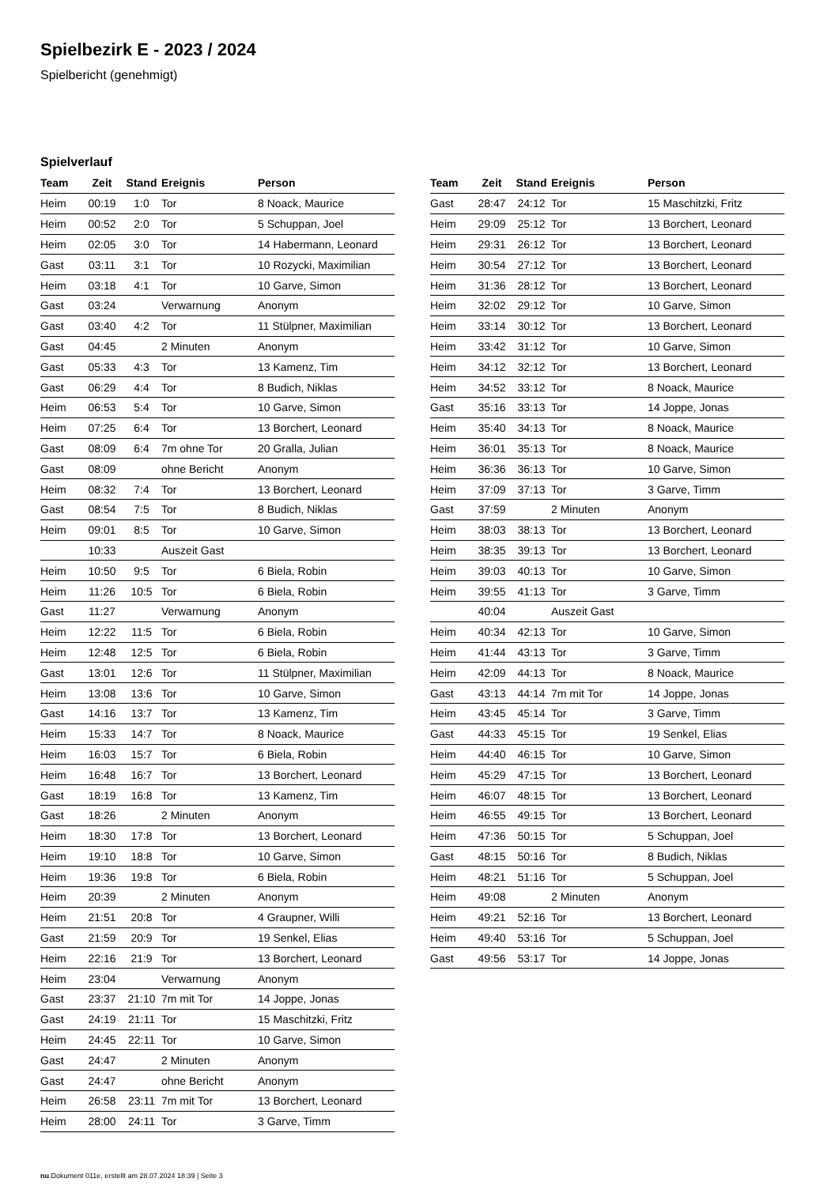Spielbezirk E - 2023 / 2024
Spielbericht (genehmigt)
Spielverlauf
| Team | Zeit | Stand | Ereignis | Person |
| --- | --- | --- | --- | --- |
| Heim | 00:19 | 1:0 | Tor | 8 Noack, Maurice |
| Heim | 00:52 | 2:0 | Tor | 5 Schuppan, Joel |
| Heim | 02:05 | 3:0 | Tor | 14 Habermann, Leonard |
| Gast | 03:11 | 3:1 | Tor | 10 Rozycki, Maximilian |
| Heim | 03:18 | 4:1 | Tor | 10 Garve, Simon |
| Gast | 03:24 | | Verwarnung | Anonym |
| Gast | 03:40 | 4:2 | Tor | 11 Stülpner, Maximilian |
| Gast | 04:45 | | 2 Minuten | Anonym |
| Gast | 05:33 | 4:3 | Tor | 13 Kamenz, Tim |
| Gast | 06:29 | 4:4 | Tor | 8 Budich, Niklas |
| Heim | 06:53 | 5:4 | Tor | 10 Garve, Simon |
| Heim | 07:25 | 6:4 | Tor | 13 Borchert, Leonard |
| Gast | 08:09 | 6:4 | 7m ohne Tor | 20 Gralla, Julian |
| Gast | 08:09 | | ohne Bericht | Anonym |
| Heim | 08:32 | 7:4 | Tor | 13 Borchert, Leonard |
| Gast | 08:54 | 7:5 | Tor | 8 Budich, Niklas |
| Heim | 09:01 | 8:5 | Tor | 10 Garve, Simon |
| | 10:33 | | Auszeit Gast | |
| Heim | 10:50 | 9:5 | Tor | 6 Biela, Robin |
| Heim | 11:26 | 10:5 | Tor | 6 Biela, Robin |
| Gast | 11:27 | | Verwarnung | Anonym |
| Heim | 12:22 | 11:5 | Tor | 6 Biela, Robin |
| Heim | 12:48 | 12:5 | Tor | 6 Biela, Robin |
| Gast | 13:01 | 12:6 | Tor | 11 Stülpner, Maximilian |
| Heim | 13:08 | 13:6 | Tor | 10 Garve, Simon |
| Gast | 14:16 | 13:7 | Tor | 13 Kamenz, Tim |
| Heim | 15:33 | 14:7 | Tor | 8 Noack, Maurice |
| Heim | 16:03 | 15:7 | Tor | 6 Biela, Robin |
| Heim | 16:48 | 16:7 | Tor | 13 Borchert, Leonard |
| Gast | 18:19 | 16:8 | Tor | 13 Kamenz, Tim |
| Gast | 18:26 | | 2 Minuten | Anonym |
| Heim | 18:30 | 17:8 | Tor | 13 Borchert, Leonard |
| Heim | 19:10 | 18:8 | Tor | 10 Garve, Simon |
| Heim | 19:36 | 19:8 | Tor | 6 Biela, Robin |
| Heim | 20:39 | | 2 Minuten | Anonym |
| Heim | 21:51 | 20:8 | Tor | 4 Graupner, Willi |
| Gast | 21:59 | 20:9 | Tor | 19 Senkel, Elias |
| Heim | 22:16 | 21:9 | Tor | 13 Borchert, Leonard |
| Heim | 23:04 | | Verwarnung | Anonym |
| Gast | 23:37 | 21:10 | 7m mit Tor | 14 Joppe, Jonas |
| Gast | 24:19 | 21:11 | Tor | 15 Maschitzki, Fritz |
| Heim | 24:45 | 22:11 | Tor | 10 Garve, Simon |
| Gast | 24:47 | | 2 Minuten | Anonym |
| Gast | 24:47 | | ohne Bericht | Anonym |
| Heim | 26:58 | 23:11 | 7m mit Tor | 13 Borchert, Leonard |
| Heim | 28:00 | 24:11 | Tor | 3 Garve, Timm |
| Team | Zeit | Stand | Ereignis | Person |
| --- | --- | --- | --- | --- |
| Gast | 28:47 | 24:12 | Tor | 15 Maschitzki, Fritz |
| Heim | 29:09 | 25:12 | Tor | 13 Borchert, Leonard |
| Heim | 29:31 | 26:12 | Tor | 13 Borchert, Leonard |
| Heim | 30:54 | 27:12 | Tor | 13 Borchert, Leonard |
| Heim | 31:36 | 28:12 | Tor | 13 Borchert, Leonard |
| Heim | 32:02 | 29:12 | Tor | 10 Garve, Simon |
| Heim | 33:14 | 30:12 | Tor | 13 Borchert, Leonard |
| Heim | 33:42 | 31:12 | Tor | 10 Garve, Simon |
| Heim | 34:12 | 32:12 | Tor | 13 Borchert, Leonard |
| Heim | 34:52 | 33:12 | Tor | 8 Noack, Maurice |
| Gast | 35:16 | 33:13 | Tor | 14 Joppe, Jonas |
| Heim | 35:40 | 34:13 | Tor | 8 Noack, Maurice |
| Heim | 36:01 | 35:13 | Tor | 8 Noack, Maurice |
| Heim | 36:36 | 36:13 | Tor | 10 Garve, Simon |
| Heim | 37:09 | 37:13 | Tor | 3 Garve, Timm |
| Gast | 37:59 | | 2 Minuten | Anonym |
| Heim | 38:03 | 38:13 | Tor | 13 Borchert, Leonard |
| Heim | 38:35 | 39:13 | Tor | 13 Borchert, Leonard |
| Heim | 39:03 | 40:13 | Tor | 10 Garve, Simon |
| Heim | 39:55 | 41:13 | Tor | 3 Garve, Timm |
| | 40:04 | | Auszeit Gast | |
| Heim | 40:34 | 42:13 | Tor | 10 Garve, Simon |
| Heim | 41:44 | 43:13 | Tor | 3 Garve, Timm |
| Heim | 42:09 | 44:13 | Tor | 8 Noack, Maurice |
| Gast | 43:13 | 44:14 | 7m mit Tor | 14 Joppe, Jonas |
| Heim | 43:45 | 45:14 | Tor | 3 Garve, Timm |
| Gast | 44:33 | 45:15 | Tor | 19 Senkel, Elias |
| Heim | 44:40 | 46:15 | Tor | 10 Garve, Simon |
| Heim | 45:29 | 47:15 | Tor | 13 Borchert, Leonard |
| Heim | 46:07 | 48:15 | Tor | 13 Borchert, Leonard |
| Heim | 46:55 | 49:15 | Tor | 13 Borchert, Leonard |
| Heim | 47:36 | 50:15 | Tor | 5 Schuppan, Joel |
| Gast | 48:15 | 50:16 | Tor | 8 Budich, Niklas |
| Heim | 48:21 | 51:16 | Tor | 5 Schuppan, Joel |
| Heim | 49:08 | | 2 Minuten | Anonym |
| Heim | 49:21 | 52:16 | Tor | 13 Borchert, Leonard |
| Heim | 49:40 | 53:16 | Tor | 5 Schuppan, Joel |
| Gast | 49:56 | 53:17 | Tor | 14 Joppe, Jonas |
nu.Dokument 011e, erstellt am 28.07.2024 18:39 | Seite 3